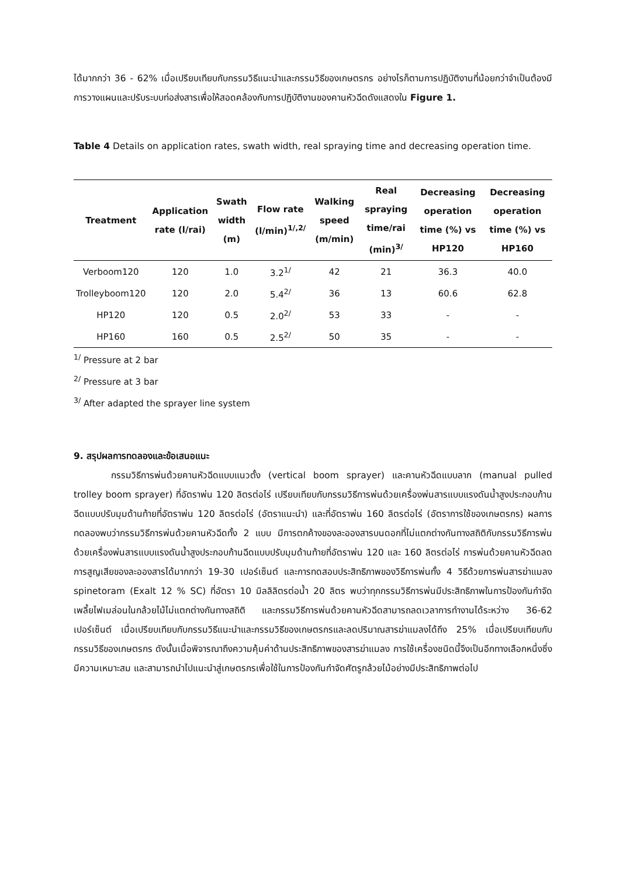ได้มากกว่า 36 - 62% เมื่อเปรียบเทียบกับกรรมวิธีแนะนำและกรรมวิธีของเกษตรกร อย่างไรก็ตามการปฏิบัติงานที่น้อยกว่าจำเป็นต้องมีการวางแผนและปรับระบบท่อส่งสารเพื่อให้สอดคล้องกับการปฏิบัติงานของคานหัวฉีดดังแสดงใน Figure 1.
Table 4 Details on application rates, swath width, real spraying time and decreasing operation time.
| Treatment | Application rate (l/rai) | Swath width (m) | Flow rate (l/min)<sup>1/,2/</sup> | Walking speed (m/min) | Real spraying time/rai (min)<sup>3/</sup> | Decreasing operation time (%) vs HP120 | Decreasing operation time (%) vs HP160 |
| --- | --- | --- | --- | --- | --- | --- | --- |
| Verboom120 | 120 | 1.0 | 3.2<sup>1/</sup> | 42 | 21 | 36.3 | 40.0 |
| Trolleyboom120 | 120 | 2.0 | 5.4<sup>2/</sup> | 36 | 13 | 60.6 | 62.8 |
| HP120 | 120 | 0.5 | 2.0<sup>2/</sup> | 53 | 33 | - | - |
| HP160 | 160 | 0.5 | 2.5<sup>2/</sup> | 50 | 35 | - | - |
<sup>1/</sup> Pressure at 2 bar
<sup>2/</sup> Pressure at 3 bar
<sup>3/</sup> After adapted the sprayer line system
9. สรุปผลการทดลองและข้อเสนอแนะ
กรรมวิธีการพ่นด้วยคานหัวฉีดแบบแนวตั้ง (vertical boom sprayer) และคานหัวฉีดแบบลาก (manual pulled trolley boom sprayer) ที่อัตราพ่น 120 ลิตรต่อไร่ เปรียบเทียบกับกรรมวิธีการพ่นด้วยเครื่องพ่นสารแบบแรงดันน้ำสูงประกอบก้านฉีดแบบปรับมุมด้านท้ายที่อัตราพ่น 120 ลิตรต่อไร่ (อัตราแนะนำ) และที่อัตราพ่น 160 ลิตรต่อไร่ (อัตราการใช้ของเกษตรกร) ผลการทดลองพบว่ากรรมวิธีการพ่นด้วยคานหัวฉีดทั้ง 2 แบบ มีการตกค้างของละอองสารบนดอกที่ไม่แตกต่างกันทางสถิติกับกรรมวิธีการพ่นด้วยเครื่องพ่นสารแบบแรงดันน้ำสูงประกอบก้านฉีดแบบปรับมุมด้านท้ายที่อัตราพ่น 120 และ 160 ลิตรต่อไร่ การพ่นด้วยคานหัวฉีดลดการสูญเสียของละอองสารได้มากกว่า 19-30 เปอร์เซ็นต์ และการทดสอบประสิทธิภาพของวิธีการพ่นทั้ง 4 วิธีด้วยการพ่นสารฆ่าแมลง spinetoram (Exalt 12 % SC) ที่อัตรา 10 มิลลิลิตรต่อน้ำ 20 ลิตร พบว่าทุกกรรมวิธีการพ่นมีประสิทธิภาพในการป้องกันกำจัดเพลี้ยไฟเมล่อนในกล้วยไม้ไม่แตกต่างกันทางสถิติ และกรรมวิธีการพ่นด้วยคานหัวฉีดสามารถลดเวลาการทำงานได้ระหว่าง 36-62 เปอร์เซ็นต์ เมื่อเปรียบเทียบกับกรรมวิธีแนะนำและกรรมวิธีของเกษตรกรและลดปริมาณสารฆ่าแมลงได้ถึง 25% เมื่อเปรียบเทียบกับกรรมวิธีของเกษตรกร ดังนั้นเมื่อพิจารณาถึงความคุ้มค่าด้านประสิทธิภาพของสารฆ่าแมลง การใช้เครื่องชนิดนี้จึงเป็นอีกทางเลือกหนึ่งซึ่งมีความเหมาะสม และสามารถนำไปแนะนำสู่เกษตรกรเพื่อใช้ในการป้องกันกำจัดศัตรูกล้วยไม้อย่างมีประสิทธิภาพต่อไป